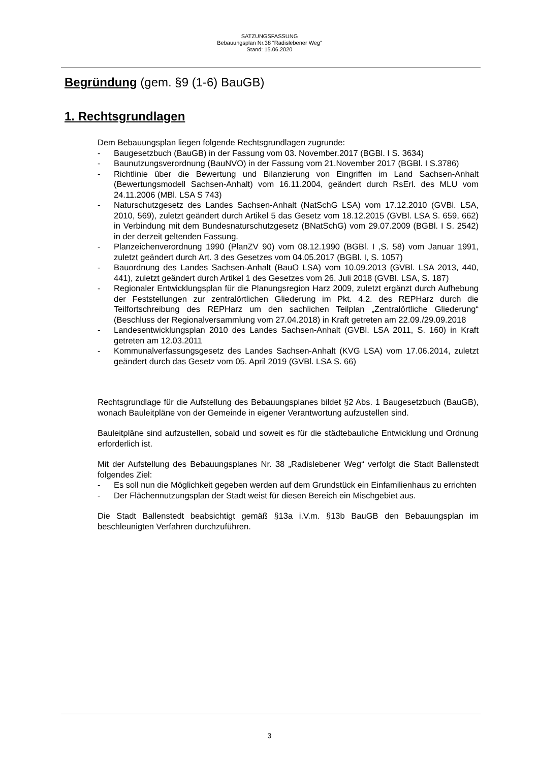SATZUNGSFASSUNG
Bebauungsplan Nr.38 “Radislebener Weg“
Stand: 15.06.2020
Begründung (gem. §9 (1-6) BauGB)
1. Rechtsgrundlagen
Dem Bebauungsplan liegen folgende Rechtsgrundlagen zugrunde:
- Baugesetzbuch (BauGB) in der Fassung vom 03. November.2017 (BGBl. I S. 3634)
- Baunutzungsverordnung (BauNVO) in der Fassung vom 21.November 2017 (BGBl. I S.3786)
- Richtlinie über die Bewertung und Bilanzierung von Eingriffen im Land Sachsen-Anhalt (Bewertungsmodell Sachsen-Anhalt) vom 16.11.2004, geändert durch RsErl. des MLU vom 24.11.2006 (MBl. LSA S 743)
- Naturschutzgesetz des Landes Sachsen-Anhalt (NatSchG LSA) vom 17.12.2010 (GVBl. LSA, 2010, 569), zuletzt geändert durch Artikel 5 das Gesetz vom 18.12.2015 (GVBl. LSA S. 659, 662) in Verbindung mit dem Bundesnaturschutzgesetz (BNatSchG) vom 29.07.2009 (BGBl. I S. 2542) in der derzeit geltenden Fassung.
- Planzeichenverordnung 1990 (PlanZV 90) vom 08.12.1990 (BGBl. I ,S. 58) vom Januar 1991, zuletzt geändert durch Art. 3 des Gesetzes vom 04.05.2017 (BGBl. I, S. 1057)
- Bauordnung des Landes Sachsen-Anhalt (BauO LSA) vom 10.09.2013 (GVBl. LSA 2013, 440, 441), zuletzt geändert durch Artikel 1 des Gesetzes vom 26. Juli 2018 (GVBl. LSA, S. 187)
- Regionaler Entwicklungsplan für die Planungsregion Harz 2009, zuletzt ergänzt durch Aufhebung der Feststellungen zur zentralörtlichen Gliederung im Pkt. 4.2. des REPHarz durch die Teilfortschreibung des REPHarz um den sachlichen Teilplan „Zentralörtliche Gliederung“ (Beschluss der Regionalversammlung vom 27.04.2018) in Kraft getreten am 22.09./29.09.2018
- Landesentwicklungsplan 2010 des Landes Sachsen-Anhalt (GVBl. LSA 2011, S. 160) in Kraft getreten am 12.03.2011
- Kommunalverfassungsgesetz des Landes Sachsen-Anhalt (KVG LSA) vom 17.06.2014, zuletzt geändert durch das Gesetz vom 05. April 2019 (GVBl. LSA S. 66)
Rechtsgrundlage für die Aufstellung des Bebauungsplanes bildet §2 Abs. 1 Baugesetzbuch (BauGB), wonach Bauleitpläne von der Gemeinde in eigener Verantwortung aufzustellen sind.
Bauleitpläne sind aufzustellen, sobald und soweit es für die städtebauliche Entwicklung und Ordnung erforderlich ist.
Mit der Aufstellung des Bebauungsplanes Nr. 38 „Radislebener Weg“ verfolgt die Stadt Ballenstedt folgendes Ziel:
- Es soll nun die Möglichkeit gegeben werden auf dem Grundstück ein Einfamilienhaus zu errichten
- Der Flächennutzungsplan der Stadt weist für diesen Bereich ein Mischgebiet aus.
Die Stadt Ballenstedt beabsichtigt gemäß §13a i.V.m. §13b BauGB den Bebauungsplan im beschleunigten Verfahren durchzuführen.
3